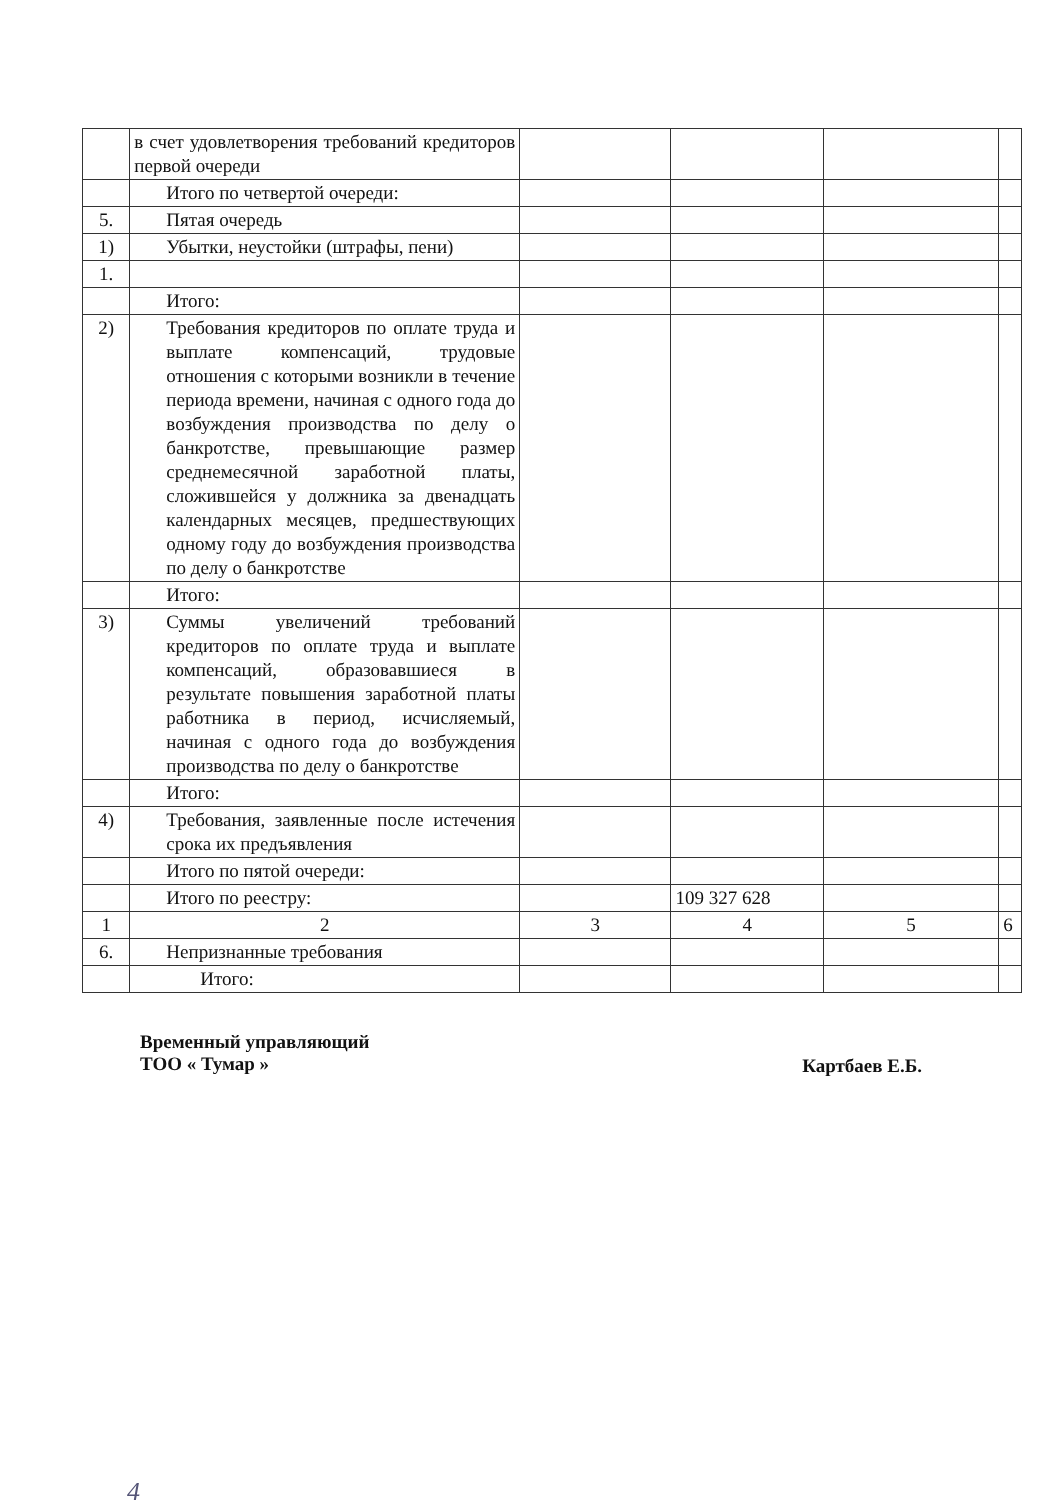| | в счет удовлетворения требований кредиторов первой очереди | | | | |
| | Итого по четвертой очереди: | | | | |
| 5. | Пятая очередь | | | | |
| 1) | Убытки, неустойки (штрафы, пени) | | | | |
| 1. | | | | | |
| | Итого: | | | | |
| 2) | Требования кредиторов по оплате труда и выплате компенсаций, трудовые отношения с которыми возникли в течение периода времени, начиная с одного года до возбуждения производства по делу о банкротстве, превышающие размер среднемесячной заработной платы, сложившейся у должника за двенадцать календарных месяцев, предшествующих одному году до возбуждения производства по делу о банкротстве | | | | |
| | Итого: | | | | |
| 3) | Суммы увеличений требований кредиторов по оплате труда и выплате компенсаций, образовавшиеся в результате повышения заработной платы работника в период, исчисляемый, начиная с одного года до возбуждения производства по делу о банкротстве | | | | |
| | Итого: | | | | |
| 4) | Требования, заявленные после истечения срока их предъявления | | | | |
| | Итого по пятой очереди: | | | | |
| | Итого по реестру: | | 109 327 628 | | |
| 1 | 2 | 3 | 4 | 5 | 6 |
| 6. | Непризнанные требования | | | | |
| | Итого: | | | | |
Временный управляющий
ТОО « Тумар »
Картбаев Е.Б.
4